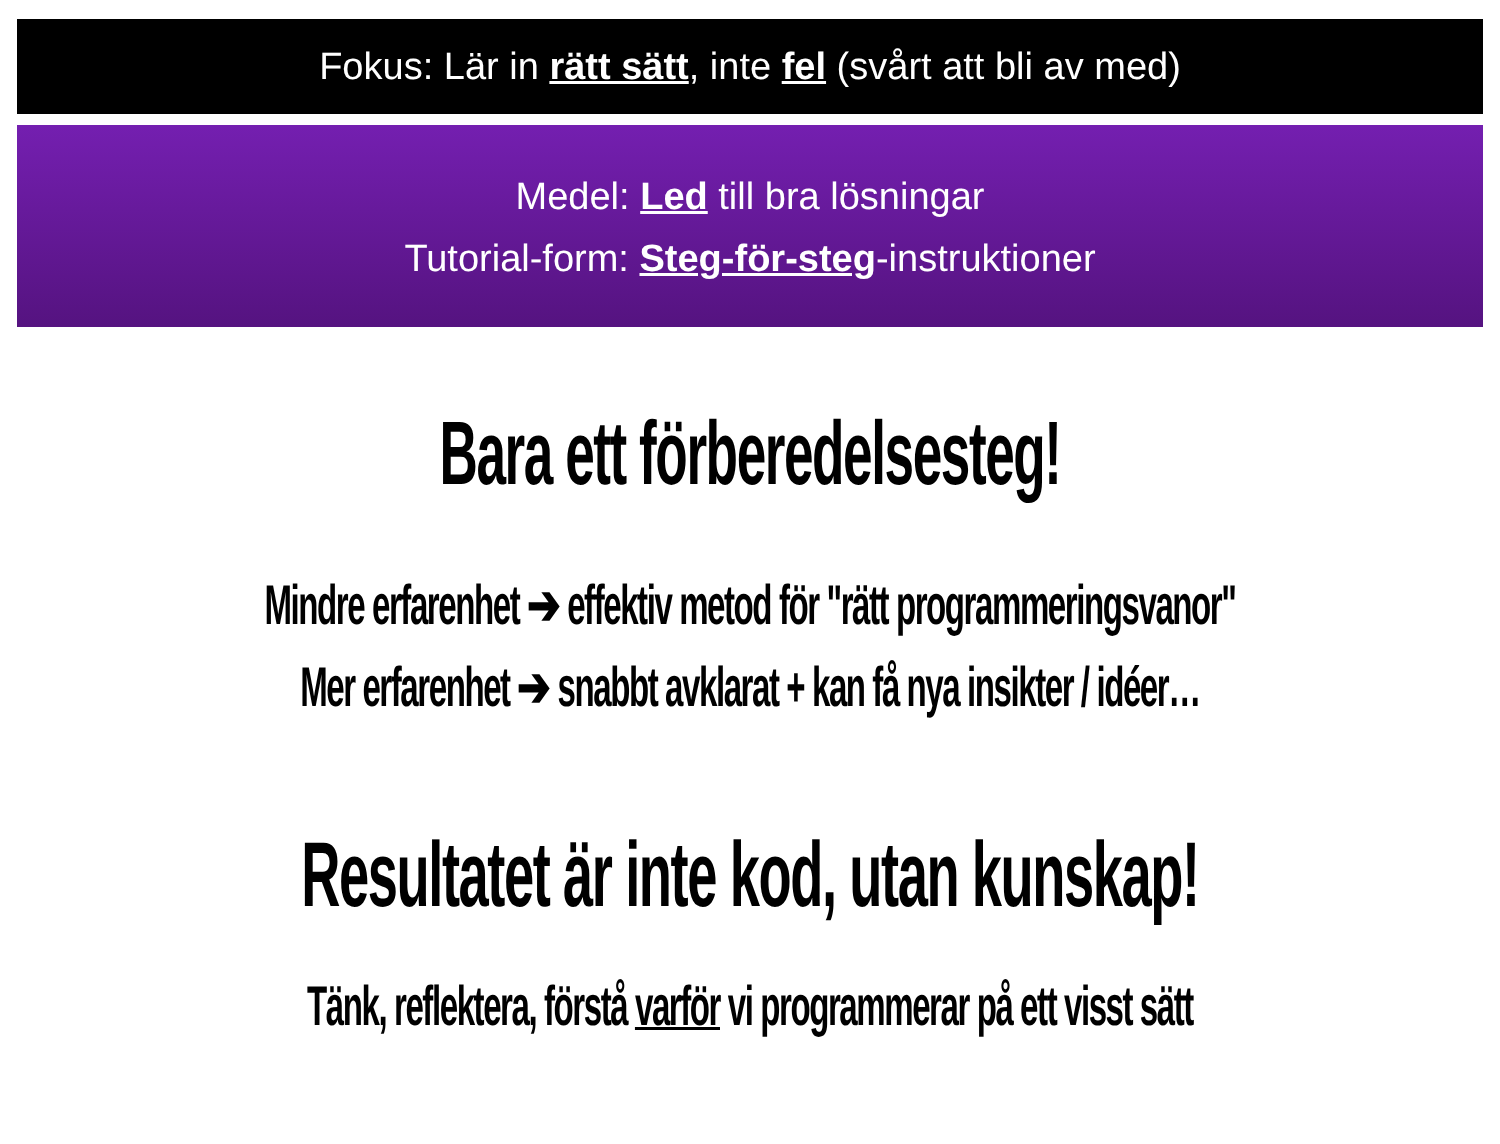Fokus: Lär in rätt sätt, inte fel (svårt att bli av med)
Medel: Led till bra lösningar
Tutorial-form: Steg-för-steg-instruktioner
Bara ett förberedelsesteg!
Mindre erfarenhet ➔ effektiv metod för "rätt programmeringsvanor"
Mer erfarenhet ➔ snabbt avklarat + kan få nya insikter / idéer…
Resultatet är inte kod, utan kunskap!
Tänk, reflektera, förstå varför vi programmerar på ett visst sätt